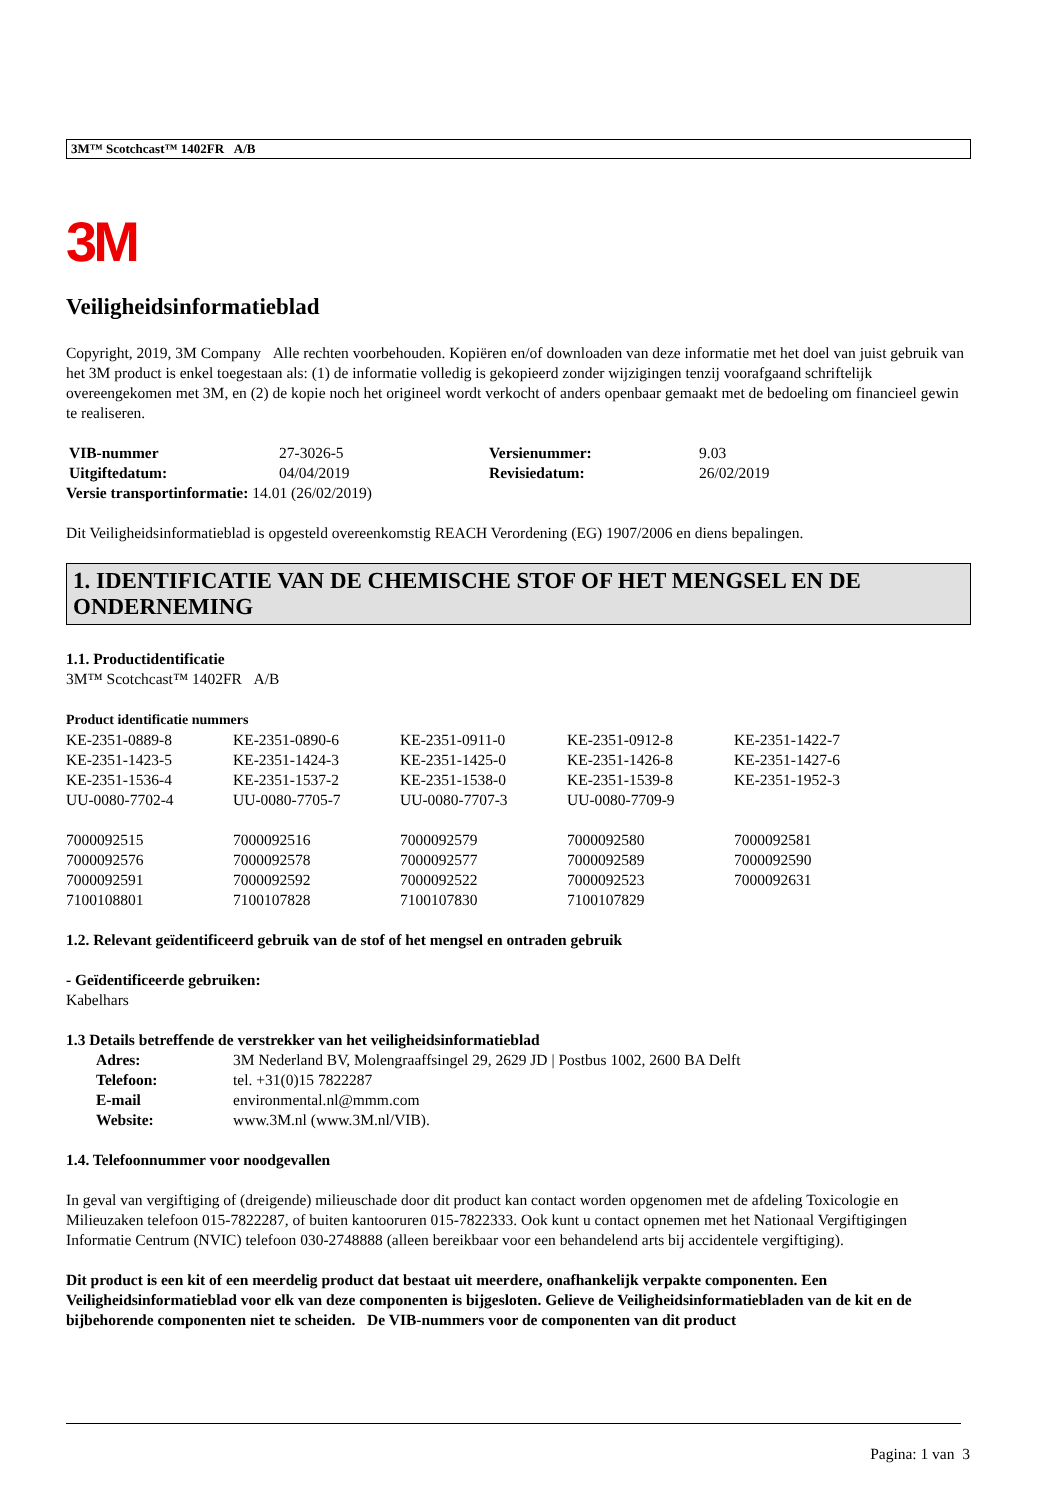3M™ Scotchcast™ 1402FR A/B
3M
Veiligheidsinformatieblad
Copyright, 2019, 3M Company Alle rechten voorbehouden. Kopiëren en/of downloaden van deze informatie met het doel van juist gebruik van het 3M product is enkel toegestaan als: (1) de informatie volledig is gekopieerd zonder wijzigingen tenzij voorafgaand schriftelijk overeengekomen met 3M, en (2) de kopie noch het origineel wordt verkocht of anders openbaar gemaakt met de bedoeling om financieel gewin te realiseren.
| VIB-nummer | 27-3026-5 | Versienummer: | 9.03 |
| Uitgiftedatum: | 04/04/2019 | Revisiedatum: | 26/02/2019 |
Versie transportinformatie: 14.01 (26/02/2019)
Dit Veiligheidsinformatieblad is opgesteld overeenkomstig REACH Verordening (EG) 1907/2006 en diens bepalingen.
1. IDENTIFICATIE VAN DE CHEMISCHE STOF OF HET MENGSEL EN DE ONDERNEMING
1.1. Productidentificatie
3M™ Scotchcast™ 1402FR A/B
Product identificatie nummers
| KE-2351-0889-8 | KE-2351-0890-6 | KE-2351-0911-0 | KE-2351-0912-8 | KE-2351-1422-7 |
| KE-2351-1423-5 | KE-2351-1424-3 | KE-2351-1425-0 | KE-2351-1426-8 | KE-2351-1427-6 |
| KE-2351-1536-4 | KE-2351-1537-2 | KE-2351-1538-0 | KE-2351-1539-8 | KE-2351-1952-3 |
| UU-0080-7702-4 | UU-0080-7705-7 | UU-0080-7707-3 | UU-0080-7709-9 | |
| 7000092515 | 7000092516 | 7000092579 | 7000092580 | 7000092581 |
| 7000092576 | 7000092578 | 7000092577 | 7000092589 | 7000092590 |
| 7000092591 | 7000092592 | 7000092522 | 7000092523 | 7000092631 |
| 7100108801 | 7100107828 | 7100107830 | 7100107829 | |
1.2. Relevant geïdentificeerd gebruik van de stof of het mengsel en ontraden gebruik
- Geïdentificeerde gebruiken:
Kabelhars
1.3 Details betreffende de verstrekker van het veiligheidsinformatieblad
| Adres: | 3M Nederland BV, Molengraaffsingel 29, 2629 JD / Postbus 1002, 2600 BA Delft |
| Telefoon: | tel. +31(0)15 7822287 |
| E-mail | environmental.nl@mmm.com |
| Website: | www.3M.nl (www.3M.nl/VIB). |
1.4. Telefoonnummer voor noodgevallen
In geval van vergiftiging of (dreigende) milieuschade door dit product kan contact worden opgenomen met de afdeling Toxicologie en Milieuzaken telefoon 015-7822287, of buiten kantooruren 015-7822333. Ook kunt u contact opnemen met het Nationaal Vergiftigingen Informatie Centrum (NVIC) telefoon 030-2748888 (alleen bereikbaar voor een behandelend arts bij accidentele vergiftiging).
Dit product is een kit of een meerdelig product dat bestaat uit meerdere, onafhankelijk verpakte componenten. Een Veiligheidsinformatieblad voor elk van deze componenten is bijgesloten. Gelieve de Veiligheidsinformatiebladen van de kit en de bijbehorende componenten niet te scheiden. De VIB-nummers voor de componenten van dit product
Pagina: 1 van 3